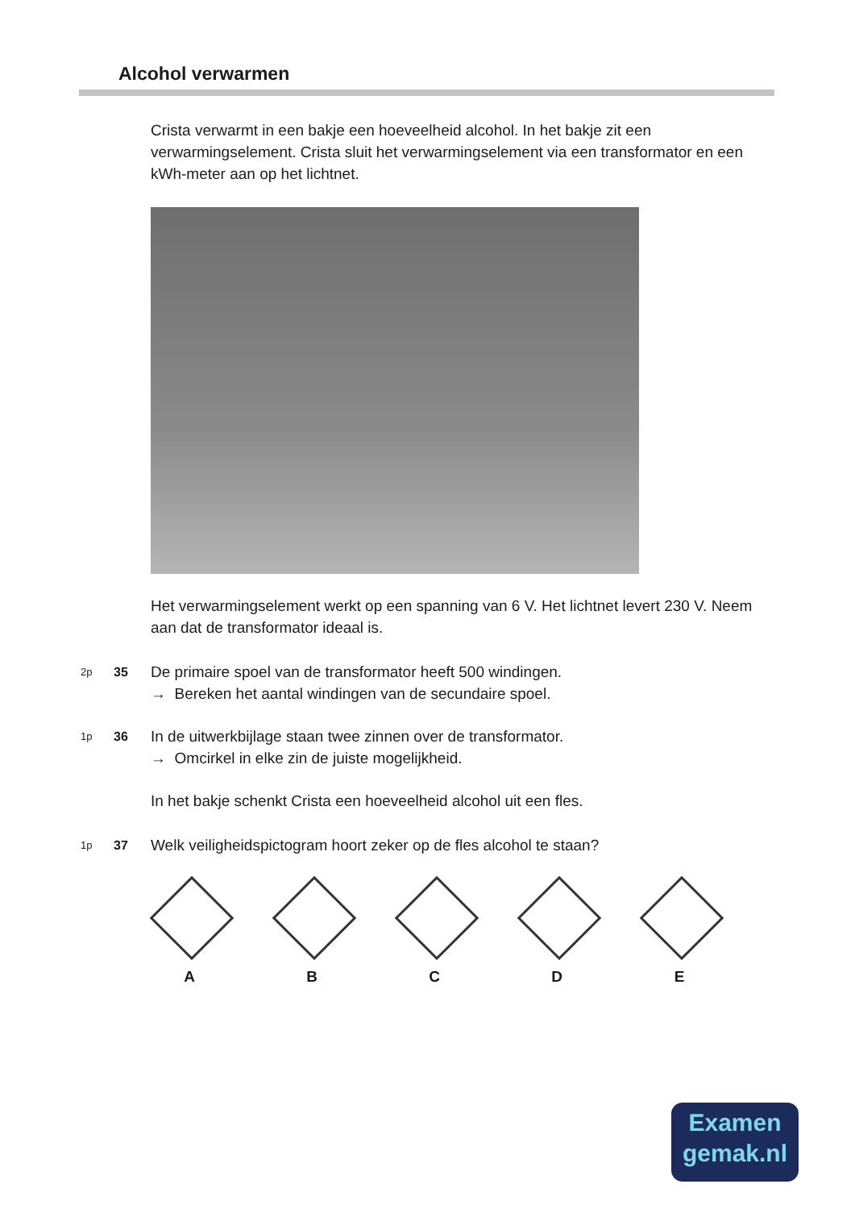Alcohol verwarmen
Crista verwarmt in een bakje een hoeveelheid alcohol. In het bakje zit een verwarmingselement. Crista sluit het verwarmingselement via een transformator en een kWh-meter aan op het lichtnet.
Het verwarmingselement werkt op een spanning van 6 V. Het lichtnet levert 230 V. Neem aan dat de transformator ideaal is.
2p 35
De primaire spoel van de transformator heeft 500 windingen.
→ Bereken het aantal windingen van de secundaire spoel.
1p 36
In de uitwerkbijlage staan twee zinnen over de transformator.
→ Omcirkel in elke zin de juiste mogelijkheid.
In het bakje schenkt Crista een hoeveelheid alcohol uit een fles.
1p 37
Welk veiligheidspictogram hoort zeker op de fles alcohol te staan?
A B C D E
Examen
gemak.nl